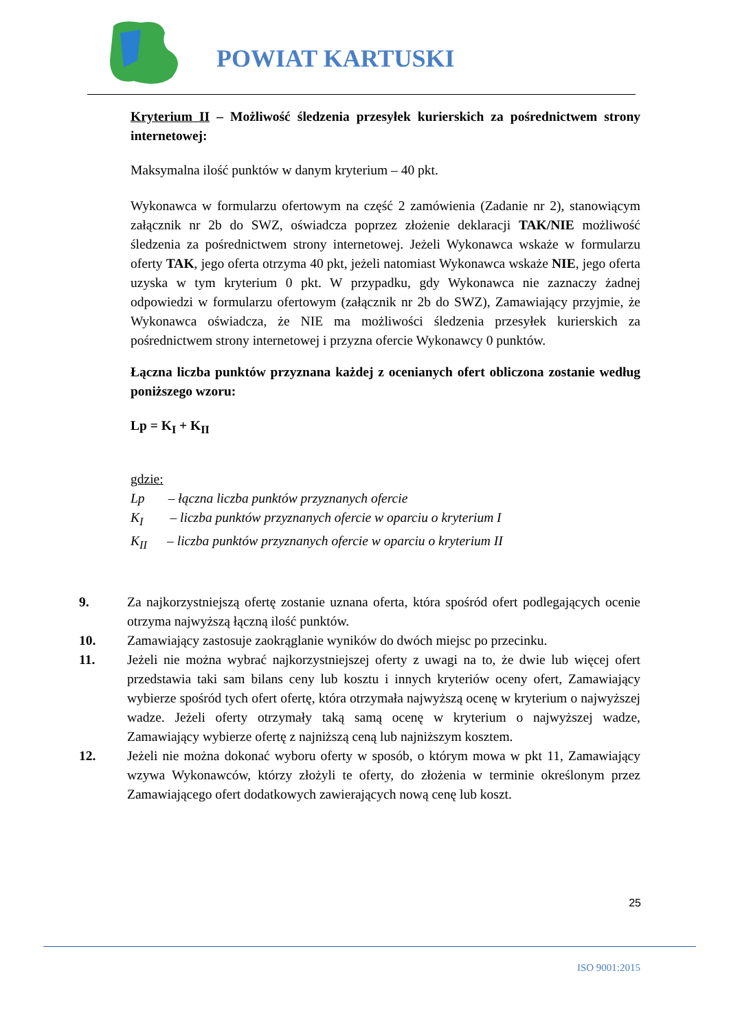POWIAT KARTUSKI
Kryterium II – Możliwość śledzenia przesyłek kurierskich za pośrednictwem strony internetowej:
Maksymalna ilość punktów w danym kryterium – 40 pkt.
Wykonawca w formularzu ofertowym na część 2 zamówienia (Zadanie nr 2), stanowiącym załącznik nr 2b do SWZ, oświadcza poprzez złożenie deklaracji TAK/NIE możliwość śledzenia za pośrednictwem strony internetowej. Jeżeli Wykonawca wskaże w formularzu oferty TAK, jego oferta otrzyma 40 pkt, jeżeli natomiast Wykonawca wskaże NIE, jego oferta uzyska w tym kryterium 0 pkt. W przypadku, gdy Wykonawca nie zaznaczy żadnej odpowiedzi w formularzu ofertowym (załącznik nr 2b do SWZ), Zamawiający przyjmie, że Wykonawca oświadcza, że NIE ma możliwości śledzenia przesyłek kurierskich za pośrednictwem strony internetowej i przyzna ofercie Wykonawcy 0 punktów.
Łączna liczba punktów przyznana każdej z ocenianych ofert obliczona zostanie według poniższego wzoru:
Lp = K<sub>I</sub> + K<sub>II</sub>
gdzie:
Lp – łączna liczba punktów przyznanych ofercie
K<sub>I</sub> – liczba punktów przyznanych ofercie w oparciu o kryterium I
K<sub>II</sub> – liczba punktów przyznanych ofercie w oparciu o kryterium II
9. Za najkorzystniejszą ofertę zostanie uznana oferta, która spośród ofert podlegających ocenie otrzyma najwyższą łączną ilość punktów.
10. Zamawiający zastosuje zaokrąglanie wyników do dwóch miejsc po przecinku.
11. Jeżeli nie można wybrać najkorzystniejszej oferty z uwagi na to, że dwie lub więcej ofert przedstawia taki sam bilans ceny lub kosztu i innych kryteriów oceny ofert, Zamawiający wybierze spośród tych ofert ofertę, która otrzymała najwyższą ocenę w kryterium o najwyższej wadze. Jeżeli oferty otrzymały taką samą ocenę w kryterium o najwyższej wadze, Zamawiający wybierze ofertę z najniższą ceną lub najniższym kosztem.
12. Jeżeli nie można dokonać wyboru oferty w sposób, o którym mowa w pkt 11, Zamawiający wzywa Wykonawców, którzy złożyli te oferty, do złożenia w terminie określonym przez Zamawiającego ofert dodatkowych zawierających nową cenę lub koszt.
25
ISO 9001:2015